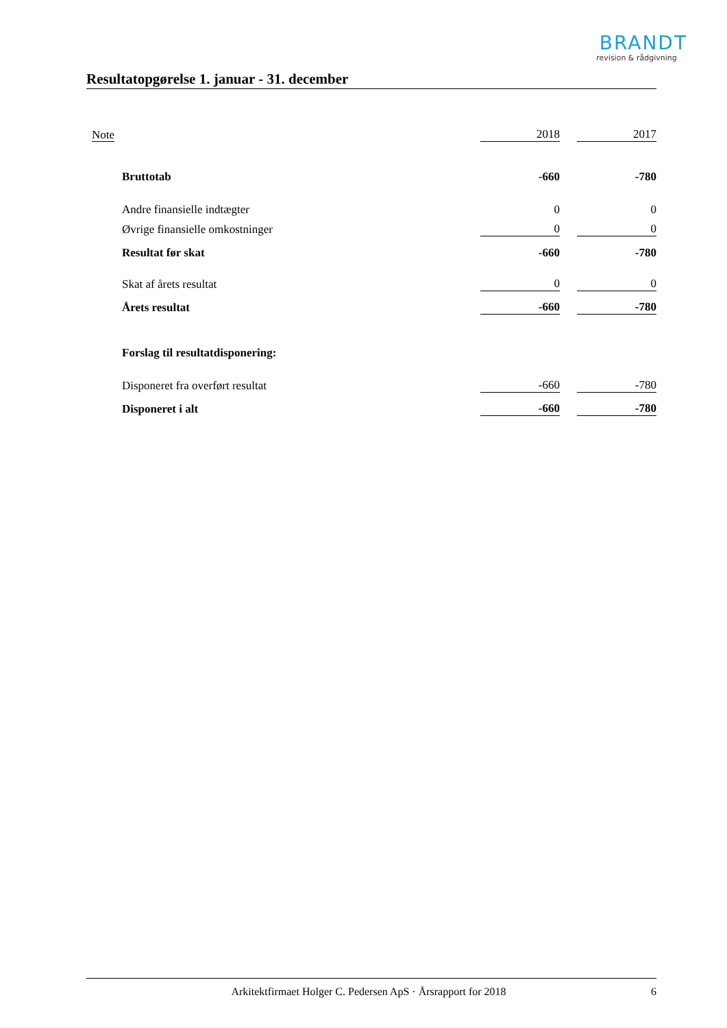BRANDT
revision & rådgivning
Resultatopgørelse 1. januar - 31. december
| Note | | 2018 | | 2017 |
| | Bruttotab | -660 | | -780 |
| | Andre finansielle indtægter | 0 | | 0 |
| | Øvrige finansielle omkostninger | 0 | | 0 |
| | Resultat før skat | -660 | | -780 |
| | Skat af årets resultat | 0 | | 0 |
| | Årets resultat | -660 | | -780 |
| | Forslag til resultatdisponering: | | | |
| | Disponeret fra overført resultat | -660 | | -780 |
| | Disponeret i alt | -660 | | -780 |
Arkitektfirmaet Holger C. Pedersen ApS · Årsrapport for 2018 6